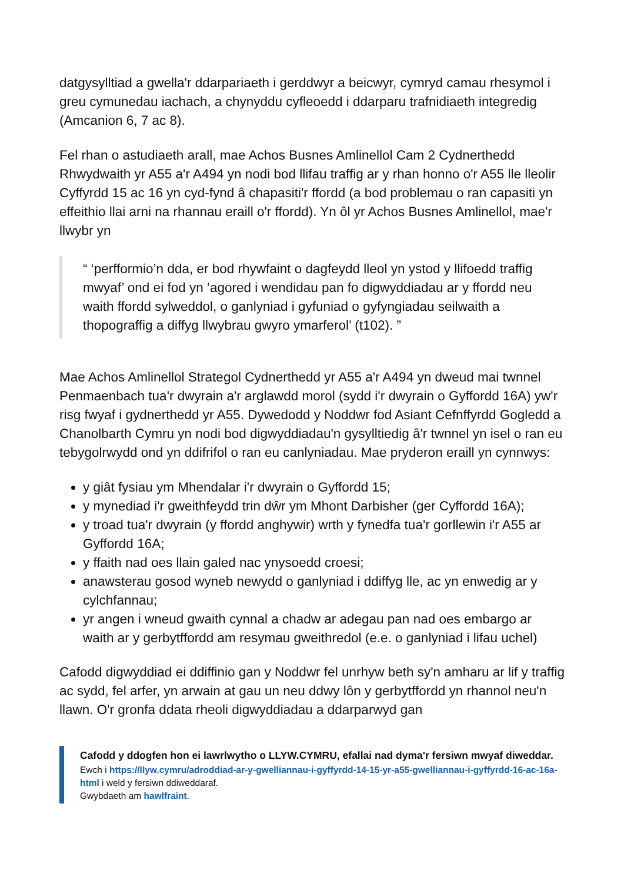datgysylltiad a gwella'r ddarpariaeth i gerddwyr a beicwyr, cymryd camau rhesymol i greu cymunedau iachach, a chynyddu cyfleoedd i ddarparu trafnidiaeth integredig (Amcanion 6, 7 ac 8).
Fel rhan o astudiaeth arall, mae Achos Busnes Amlinellol Cam 2 Cydnerthedd Rhwydwaith yr A55 a'r A494 yn nodi bod llifau traffig ar y rhan honno o'r A55 lle lleolir Cyffyrdd 15 ac 16 yn cyd-fynd â chapasiti'r ffordd (a bod problemau o ran capasiti yn effeithio llai arni na rhannau eraill o'r ffordd). Yn ôl yr Achos Busnes Amlinellol, mae'r llwybr yn
“ ‘perfformio’n dda, er bod rhywfaint o dagfeydd lleol yn ystod y llifoedd traffig mwyaf’ ond ei fod yn ‘agored i wendidau pan fo digwyddiadau ar y ffordd neu waith ffordd sylweddol, o ganlyniad i gyfuniad o gyfyngiadau seilwaith a thopograffig a diffyg llwybrau gwyro ymarferol’ (t102). ”
Mae Achos Amlinellol Strategol Cydnerthedd yr A55 a'r A494 yn dweud mai twnnel Penmaenbach tua'r dwyrain a'r arglawdd morol (sydd i'r dwyrain o Gyffordd 16A) yw'r risg fwyaf i gydnerthedd yr A55. Dywedodd y Noddwr fod Asiant Cefnffyrdd Gogledd a Chanolbarth Cymru yn nodi bod digwyddiadau'n gysylltiedig â'r twnnel yn isel o ran eu tebygolrwydd ond yn ddifrifol o ran eu canlyniadau. Mae pryderon eraill yn cynnwys:
y giât fysiau ym Mhendalar i'r dwyrain o Gyffordd 15;
y mynediad i'r gweithfeydd trin dŵr ym Mhont Darbisher (ger Cyffordd 16A);
y troad tua'r dwyrain (y ffordd anghywir) wrth y fynedfa tua'r gorllewin i'r A55 ar Gyffordd 16A;
y ffaith nad oes llain galed nac ynysoedd croesi;
anawsterau gosod wyneb newydd o ganlyniad i ddiffyg lle, ac yn enwedig ar y cylchfannau;
yr angen i wneud gwaith cynnal a chadw ar adegau pan nad oes embargo ar waith ar y gerbytffordd am resymau gweithredol (e.e. o ganlyniad i lifau uchel)
Cafodd digwyddiad ei ddiffinio gan y Noddwr fel unrhyw beth sy'n amharu ar lif y traffig ac sydd, fel arfer, yn arwain at gau un neu ddwy lôn y gerbytffordd yn rhannol neu'n llawn. O'r gronfa ddata rheoli digwyddiadau a ddarparwyd gan
Cafodd y ddogfen hon ei lawrlwytho o LLYW.CYMRU, efallai nad dyma'r fersiwn mwyaf diweddar.
Ewch i https://llyw.cymru/adroddiad-ar-y-gwelliannau-i-gyffyrdd-14-15-yr-a55-gwelliannau-i-gyffyrdd-16-ac-16a-html i weld y fersiwn ddiweddaraf.
Gwybdaeth am hawlfraint.